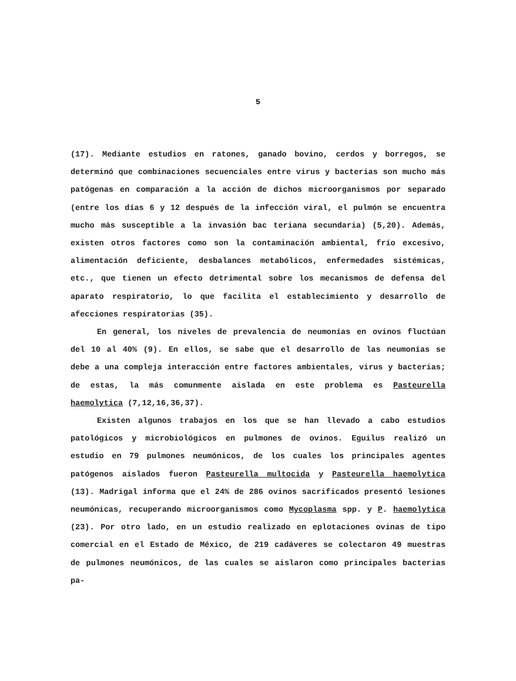5
(17). Mediante estudios en ratones, ganado bovino, cerdos y borregos, se determinó que combinaciones secuenciales entre virus y bacterias son mucho más patógenas en comparación a la acción de dichos microorganismos por separado (entre los días 6 y 12 después de la infección viral, el pulmón se encuentra mucho más susceptible a la invasión bac teriana secundaria) (5,20). Además, existen otros factores como son la contaminación ambiental, frío excesivo, alimentación deficiente, desbalances metabólicos, enfermedades sistémicas, etc., que tienen un efecto detrimental sobre los mecanismos de defensa del aparato respiratorio, lo que facilita el establecimiento y desarrollo de afecciones respiratorias (35).
En general, los niveles de prevalencia de neumonías en ovinos fluctúan del 10 al 40% (9). En ellos, se sabe que el desarrollo de las neumonías se debe a una compleja interacción entre factores ambientales, virus y bacterias; de estas, la más comunmente aislada en este problema es Pasteurella haemolytica (7,12,16,36,37).
Existen algunos trabajos en los que se han llevado a cabo estudios patológicos y microbiológicos en pulmones de ovinos. Eguilus realizó un estudio en 79 pulmones neumónicos, de los cuales los principales agentes patógenos aislados fueron Pasteurella multocida y Pasteurella haemolytica (13). Madrigal informa que el 24% de 286 ovinos sacrificados presentó lesiones neumónicas, recuperando microorganismos como Mycoplasma spp. y P. haemolytica (23). Por otro lado, en un estudio realizado en eplotaciones ovinas de tipo comercial en el Estado de México, de 219 cadáveres se colectaron 49 muestras de pulmones neumónicos, de las cuales se aislaron como principales bacterias pa-